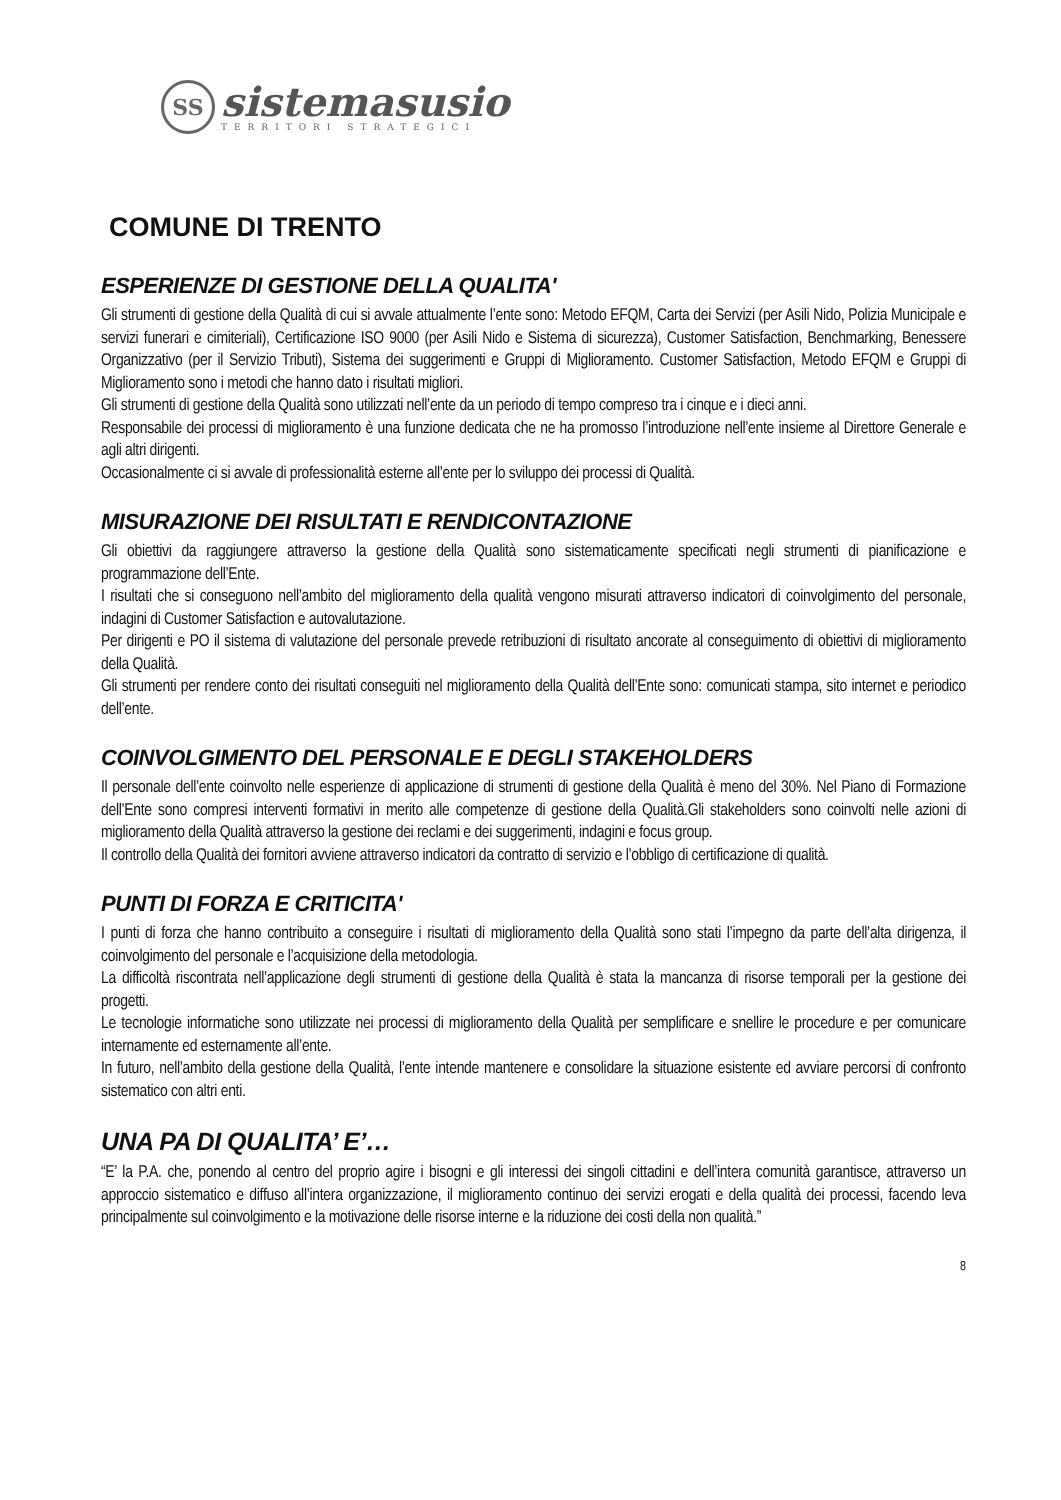SS
sistemasusio
TERRITORI STRATEGICI
COMUNE DI TRENTO
ESPERIENZE DI GESTIONE DELLA QUALITA'
Gli strumenti di gestione della Qualità di cui si avvale attualmente l’ente sono: Metodo EFQM, Carta dei Servizi (per Asili Nido, Polizia Municipale e servizi funerari e cimiteriali), Certificazione ISO 9000 (per Asili Nido e Sistema di sicurezza), Customer Satisfaction, Benchmarking, Benessere Organizzativo (per il Servizio Tributi), Sistema dei suggerimenti e Gruppi di Miglioramento. Customer Satisfaction, Metodo EFQM e Gruppi di Miglioramento sono i metodi che hanno dato i risultati migliori.
Gli strumenti di gestione della Qualità sono utilizzati nell’ente da un periodo di tempo compreso tra i cinque e i dieci anni.
Responsabile dei processi di miglioramento è una funzione dedicata che ne ha promosso l’introduzione nell’ente insieme al Direttore Generale e agli altri dirigenti.
Occasionalmente ci si avvale di professionalità esterne all’ente per lo sviluppo dei processi di Qualità.
MISURAZIONE DEI RISULTATI E RENDICONTAZIONE
Gli obiettivi da raggiungere attraverso la gestione della Qualità sono sistematicamente specificati negli strumenti di pianificazione e programmazione dell’Ente.
I risultati che si conseguono nell’ambito del miglioramento della qualità vengono misurati attraverso indicatori di coinvolgimento del personale, indagini di Customer Satisfaction e autovalutazione.
Per dirigenti e PO il sistema di valutazione del personale prevede retribuzioni di risultato ancorate al conseguimento di obiettivi di miglioramento della Qualità.
Gli strumenti per rendere conto dei risultati conseguiti nel miglioramento della Qualità dell’Ente sono: comunicati stampa, sito internet e periodico dell’ente.
COINVOLGIMENTO DEL PERSONALE E DEGLI STAKEHOLDERS
Il personale dell’ente coinvolto nelle esperienze di applicazione di strumenti di gestione della Qualità è meno del 30%. Nel Piano di Formazione dell’Ente sono compresi interventi formativi in merito alle competenze di gestione della Qualità.Gli stakeholders sono coinvolti nelle azioni di miglioramento della Qualità attraverso la gestione dei reclami e dei suggerimenti, indagini e focus group.
Il controllo della Qualità dei fornitori avviene attraverso indicatori da contratto di servizio e l’obbligo di certificazione di qualità.
PUNTI DI FORZA E CRITICITA'
I punti di forza che hanno contribuito a conseguire i risultati di miglioramento della Qualità sono stati l’impegno da parte dell’alta dirigenza, il coinvolgimento del personale e l’acquisizione della metodologia.
La difficoltà riscontrata nell’applicazione degli strumenti di gestione della Qualità è stata la mancanza di risorse temporali per la gestione dei progetti.
Le tecnologie informatiche sono utilizzate nei processi di miglioramento della Qualità per semplificare e snellire le procedure e per comunicare internamente ed esternamente all’ente.
In futuro, nell’ambito della gestione della Qualità, l’ente intende mantenere e consolidare la situazione esistente ed avviare percorsi di confronto sistematico con altri enti.
UNA PA DI QUALITA’ E’…
“E’ la P.A. che, ponendo al centro del proprio agire i bisogni e gli interessi dei singoli cittadini e dell’intera comunità garantisce, attraverso un approccio sistematico e diffuso all’intera organizzazione, il miglioramento continuo dei servizi erogati e della qualità dei processi, facendo leva principalmente sul coinvolgimento e la motivazione delle risorse interne e la riduzione dei costi della non qualità.”
8